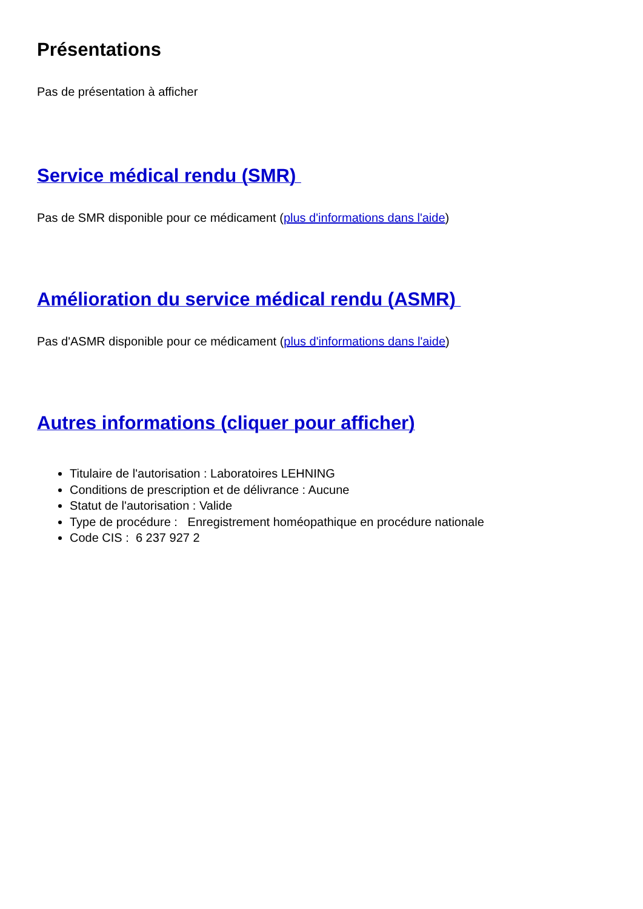Présentations
Pas de présentation à afficher
Service médical rendu (SMR)
Pas de SMR disponible pour ce médicament (plus d'informations dans l'aide)
Amélioration du service médical rendu (ASMR)
Pas d'ASMR disponible pour ce médicament (plus d'informations dans l'aide)
Autres informations (cliquer pour afficher)
Titulaire de l'autorisation : Laboratoires LEHNING
Conditions de prescription et de délivrance : Aucune
Statut de l'autorisation : Valide
Type de procédure : Enregistrement homéopathique en procédure nationale
Code CIS : 6 237 927 2